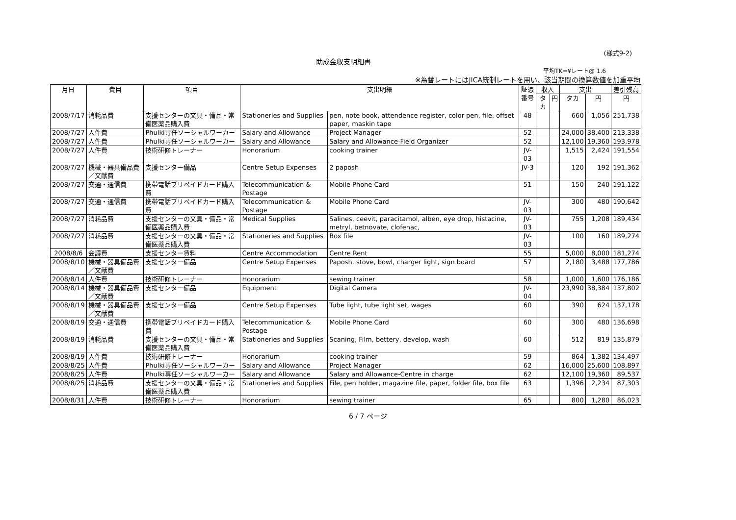(様式9-2)
助成金収支明細書
平均TK=¥レート@ 1.6
※為替レートにはJICA統制レートを用い、該当期間の換算数値を加重平均
| 月日 | 費目 | 項目 | 支出明細 | | 証憑 番号 | 収入 | | 支出 | | 差引残高 |
| --- | --- | --- | --- | --- | --- | --- | --- | --- | --- | --- |
| | | | | | | タカ | 円 | タカ | 円 | 円 |
| 2008/7/17 | 消耗品費 | 支援センターの文具・備品・常備医薬品購入費 | Stationeries and Supplies | pen, note book, attendence register, color pen, file, offset paper, maskin tape | 48 | | | 660 | 1,056 | 251,738 |
| 2008/7/27 | 人件費 | Phulki専任ソーシャルワーカー | Salary and Allowance | Project Manager | 52 | | | 24,000 | 38,400 | 213,338 |
| 2008/7/27 | 人件費 | Phulki専任ソーシャルワーカー | Salary and Allowance | Salary and Allowance-Field Organizer | 52 | | | 12,100 | 19,360 | 193,978 |
| 2008/7/27 | 人件費 | 技術研修トレーナー | Honorarium | cooking trainer | JV-03 | | | 1,515 | 2,424 | 191,554 |
| 2008/7/27 | 機械・器具備品費／文献費 | 支援センター備品 | Centre Setup Expenses | 2 paposh | JV-3 | | | 120 | 192 | 191,362 |
| 2008/7/27 | 交通・通信費 | 携帯電話プリペイドカード購入費 | Telecommunication & Postage | Mobile Phone Card | 51 | | | 150 | 240 | 191,122 |
| 2008/7/27 | 交通・通信費 | 携帯電話プリペイドカード購入費 | Telecommunication & Postage | Mobile Phone Card | JV-03 | | | 300 | 480 | 190,642 |
| 2008/7/27 | 消耗品費 | 支援センターの文具・備品・常備医薬品購入費 | Medical Supplies | Salines, ceevit, paracitamol, alben, eye drop, histacine, metryl, betnovate, clofenac, | JV-03 | | | 755 | 1,208 | 189,434 |
| 2008/7/27 | 消耗品費 | 支援センターの文具・備品・常備医薬品購入費 | Stationeries and Supplies | Box file | JV-03 | | | 100 | 160 | 189,274 |
| 2008/8/6 | 会議費 | 支援センター賃料 | Centre Accommodation | Centre Rent | 55 | | | 5,000 | 8,000 | 181,274 |
| 2008/8/10 | 機械・器具備品費／文献費 | 支援センター備品 | Centre Setup Expenses | Paposh, stove, bowl, charger light, sign board | 57 | | | 2,180 | 3,488 | 177,786 |
| 2008/8/14 | 人件費 | 技術研修トレーナー | Honorarium | sewing trainer | 58 | | | 1,000 | 1,600 | 176,186 |
| 2008/8/14 | 機械・器具備品費／文献費 | 支援センター備品 | Equipment | Digital Camera | JV-04 | | | 23,990 | 38,384 | 137,802 |
| 2008/8/19 | 機械・器具備品費／文献費 | 支援センター備品 | Centre Setup Expenses | Tube light, tube light set, wages | 60 | | | 390 | 624 | 137,178 |
| 2008/8/19 | 交通・通信費 | 携帯電話プリペイドカード購入費 | Telecommunication & Postage | Mobile Phone Card | 60 | | | 300 | 480 | 136,698 |
| 2008/8/19 | 消耗品費 | 支援センターの文具・備品・常備医薬品購入費 | Stationeries and Supplies | Scaning, Film, bettery, develop, wash | 60 | | | 512 | 819 | 135,879 |
| 2008/8/19 | 人件費 | 技術研修トレーナー | Honorarium | cooking trainer | 59 | | | 864 | 1,382 | 134,497 |
| 2008/8/25 | 人件費 | Phulki専任ソーシャルワーカー | Salary and Allowance | Project Manager | 62 | | | 16,000 | 25,600 | 108,897 |
| 2008/8/25 | 人件費 | Phulki専任ソーシャルワーカー | Salary and Allowance | Salary and Allowance-Centre in charge | 62 | | | 12,100 | 19,360 | 89,537 |
| 2008/8/25 | 消耗品費 | 支援センターの文具・備品・常備医薬品購入費 | Stationeries and Supplies | File, pen holder, magazine file, paper, folder file, box file | 63 | | | 1,396 | 2,234 | 87,303 |
| 2008/8/31 | 人件費 | 技術研修トレーナー | Honorarium | sewing trainer | 65 | | | 800 | 1,280 | 86,023 |
6 / 7 ページ